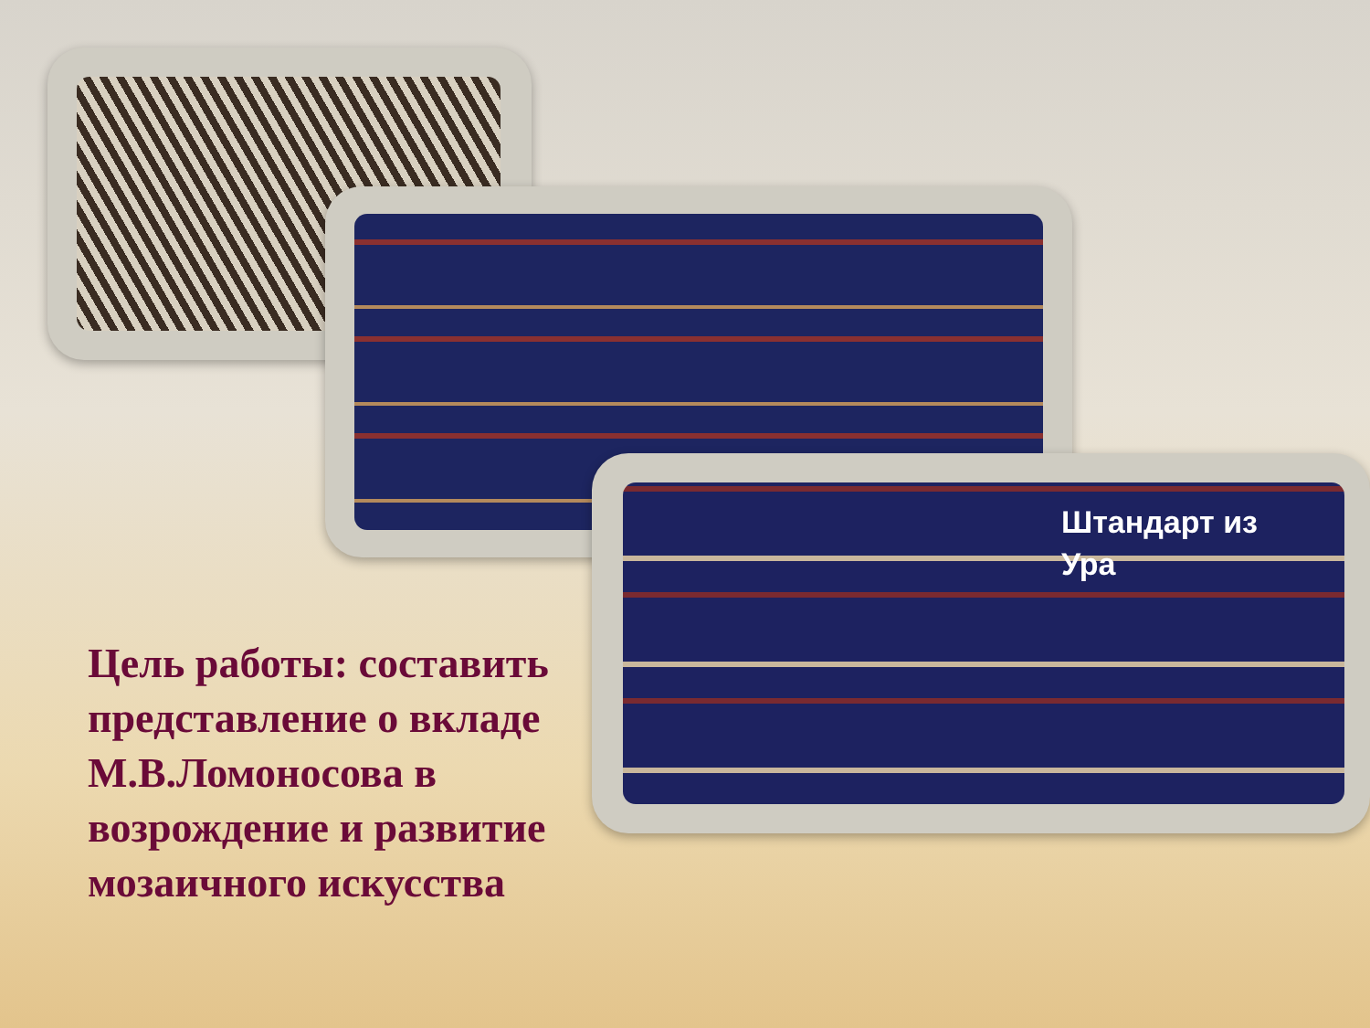Штандарт из Ура
Цель работы: составить представление о вкладе М.В.Ломоносова в возрождение и развитие мозаичного искусства